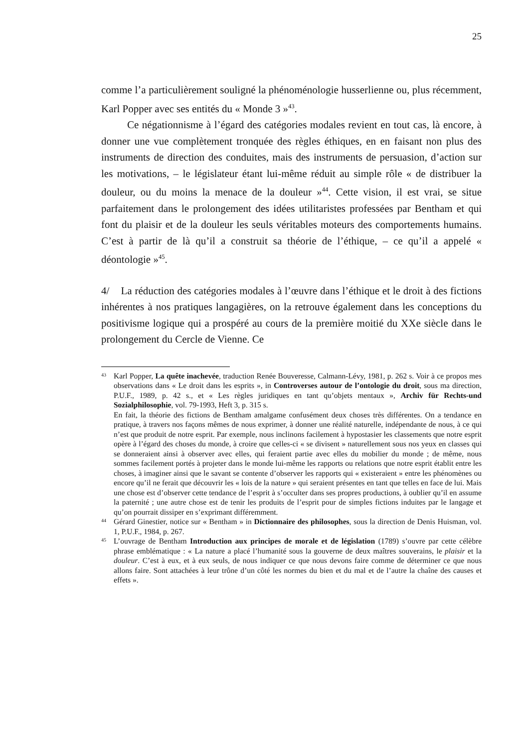25
comme l’a particulièrement souligné la phénoménologie husserlienne ou, plus récemment, Karl Popper avec ses entités du « Monde 3 »<sup>43</sup>.
Ce négationnisme à l’égard des catégories modales revient en tout cas, là encore, à donner une vue complètement tronquée des règles éthiques, en en faisant non plus des instruments de direction des conduites, mais des instruments de persuasion, d’action sur les motivations, – le législateur étant lui-même réduit au simple rôle « de distribuer la douleur, ou du moins la menace de la douleur »<sup>44</sup>. Cette vision, il est vrai, se situe parfaitement dans le prolongement des idées utilitaristes professées par Bentham et qui font du plaisir et de la douleur les seuls véritables moteurs des comportements humains. C’est à partir de là qu’il a construit sa théorie de l’éthique, – ce qu’il a appelé « déontologie »<sup>45</sup>.
4/ La réduction des catégories modales à l’œuvre dans l’éthique et le droit à des fictions inhérentes à nos pratiques langagières, on la retrouve également dans les conceptions du positivisme logique qui a prospéré au cours de la première moitié du XXe siècle dans le prolongement du Cercle de Vienne. Ce
43
Karl Popper, La quête inachevée, traduction Renée Bouveresse, Calmann-Lévy, 1981, p. 262 s. Voir à ce propos mes observations dans « Le droit dans les esprits », in Controverses autour de l’ontologie du droit, sous ma direction, P.U.F., 1989, p. 42 s., et « Les règles juridiques en tant qu’objets mentaux », Archiv für Rechts-und Sozialphilosophie, vol. 79-1993, Heft 3, p. 315 s.
En fait, la théorie des fictions de Bentham amalgame confusément deux choses très différentes. On a tendance en pratique, à travers nos façons mêmes de nous exprimer, à donner une réalité naturelle, indépendante de nous, à ce qui n’est que produit de notre esprit. Par exemple, nous inclinons facilement à hypostasier les classements que notre esprit opère à l’égard des choses du monde, à croire que celles-ci « se divisent » naturellement sous nos yeux en classes qui se donneraient ainsi à observer avec elles, qui feraient partie avec elles du mobilier du monde ; de même, nous sommes facilement portés à projeter dans le monde lui-même les rapports ou relations que notre esprit établit entre les choses, à imaginer ainsi que le savant se contente d’observer les rapports qui « existeraient » entre les phénomènes ou encore qu’il ne ferait que découvrir les « lois de la nature » qui seraient présentes en tant que telles en face de lui. Mais une chose est d’observer cette tendance de l’esprit à s’occulter dans ses propres productions, à oublier qu’il en assume la paternité ; une autre chose est de tenir les produits de l’esprit pour de simples fictions induites par le langage et qu’on pourrait dissiper en s’exprimant différemment.
44
Gérard Ginestier, notice sur « Bentham » in Dictionnaire des philosophes, sous la direction de Denis Huisman, vol. 1, P.U.F., 1984, p. 267.
45
L’ouvrage de Bentham Introduction aux principes de morale et de législation (1789) s’ouvre par cette célèbre phrase emblématique : « La nature a placé l’humanité sous la gouverne de deux maîtres souverains, le plaisir et la douleur. C’est à eux, et à eux seuls, de nous indiquer ce que nous devons faire comme de déterminer ce que nous allons faire. Sont attachées à leur trône d’un côté les normes du bien et du mal et de l’autre la chaîne des causes et effets ».